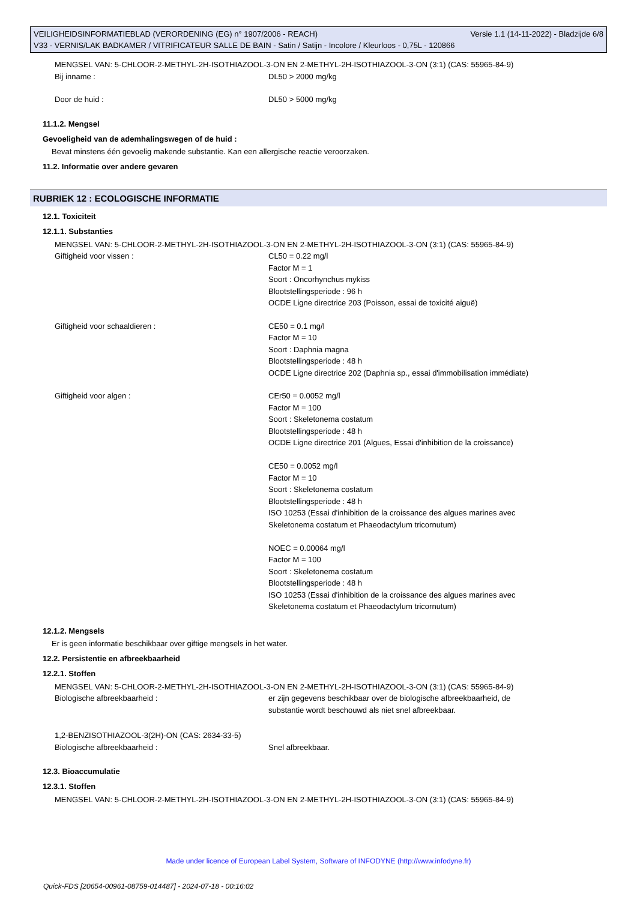Versie 1.1 (14-11-2022) - Bladzijde 6/8 VEILIGHEIDSINFORMATIEBLAD (VERORDENING (EG) n° 1907/2006 - REACH)
V33 - VERNIS/LAK BADKAMER / VITRIFICATEUR SALLE DE BAIN - Satin / Satijn - Incolore / Kleurloos - 0,75L - 120866
MENGSEL VAN: 5-CHLOOR-2-METHYL-2H-ISOTHIAZOOL-3-ON EN 2-METHYL-2H-ISOTHIAZOOL-3-ON (3:1) (CAS: 55965-84-9)
Bij inname : DL50 > 2000 mg/kg
Door de huid : DL50 > 5000 mg/kg
11.1.2. Mengsel
Gevoeligheid van de ademhalingswegen of de huid :
Bevat minstens één gevoelig makende substantie. Kan een allergische reactie veroorzaken.
11.2. Informatie over andere gevaren
RUBRIEK 12 : ECOLOGISCHE INFORMATIE
12.1. Toxiciteit
12.1.1. Substanties
MENGSEL VAN: 5-CHLOOR-2-METHYL-2H-ISOTHIAZOOL-3-ON EN 2-METHYL-2H-ISOTHIAZOOL-3-ON (3:1) (CAS: 55965-84-9)
Giftigheid voor vissen : CL50 = 0.22 mg/l
Factor M = 1
Soort : Oncorhynchus mykiss
Blootstellingsperiode : 96 h
OCDE Ligne directrice 203 (Poisson, essai de toxicité aiguë)
Giftigheid voor schaaldieren : CE50 = 0.1 mg/l
Factor M = 10
Soort : Daphnia magna
Blootstellingsperiode : 48 h
OCDE Ligne directrice 202 (Daphnia sp., essai d'immobilisation immédiate)
Giftigheid voor algen : CEr50 = 0.0052 mg/l
Factor M = 100
Soort : Skeletonema costatum
Blootstellingsperiode : 48 h
OCDE Ligne directrice 201 (Algues, Essai d'inhibition de la croissance)
CE50 = 0.0052 mg/l
Factor M = 10
Soort : Skeletonema costatum
Blootstellingsperiode : 48 h
ISO 10253 (Essai d'inhibition de la croissance des algues marines avec
Skeletonema costatum et Phaeodactylum tricornutum)
NOEC = 0.00064 mg/l
Factor M = 100
Soort : Skeletonema costatum
Blootstellingsperiode : 48 h
ISO 10253 (Essai d'inhibition de la croissance des algues marines avec
Skeletonema costatum et Phaeodactylum tricornutum)
12.1.2. Mengsels
Er is geen informatie beschikbaar over giftige mengsels in het water.
12.2. Persistentie en afbreekbaarheid
12.2.1. Stoffen
MENGSEL VAN: 5-CHLOOR-2-METHYL-2H-ISOTHIAZOOL-3-ON EN 2-METHYL-2H-ISOTHIAZOOL-3-ON (3:1) (CAS: 55965-84-9)
Biologische afbreekbaarheid : er zijn gegevens beschikbaar over de biologische afbreekbaarheid, de
substantie wordt beschouwd als niet snel afbreekbaar.
1,2-BENZISOTHIAZOOL-3(2H)-ON (CAS: 2634-33-5)
Biologische afbreekbaarheid : Snel afbreekbaar.
12.3. Bioaccumulatie
12.3.1. Stoffen
MENGSEL VAN: 5-CHLOOR-2-METHYL-2H-ISOTHIAZOOL-3-ON EN 2-METHYL-2H-ISOTHIAZOOL-3-ON (3:1) (CAS: 55965-84-9)
Made under licence of European Label System, Software of INFODYNE (http://www.infodyne.fr)
Quick-FDS [20654-00961-08759-014487] - 2024-07-18 - 00:16:02